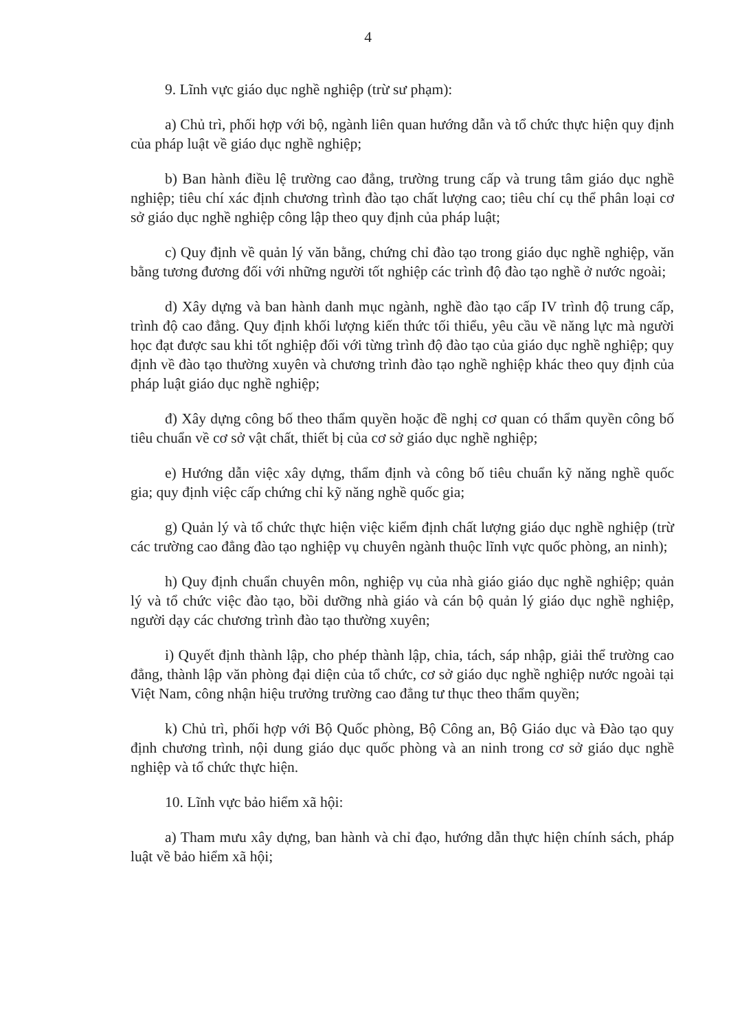4
9. Lĩnh vực giáo dục nghề nghiệp (trừ sư phạm):
a) Chủ trì, phối hợp với bộ, ngành liên quan hướng dẫn và tổ chức thực hiện quy định của pháp luật về giáo dục nghề nghiệp;
b) Ban hành điều lệ trường cao đẳng, trường trung cấp và trung tâm giáo dục nghề nghiệp; tiêu chí xác định chương trình đào tạo chất lượng cao; tiêu chí cụ thể phân loại cơ sở giáo dục nghề nghiệp công lập theo quy định của pháp luật;
c) Quy định về quản lý văn bằng, chứng chỉ đào tạo trong giáo dục nghề nghiệp, văn bằng tương đương đối với những người tốt nghiệp các trình độ đào tạo nghề ở nước ngoài;
d) Xây dựng và ban hành danh mục ngành, nghề đào tạo cấp IV trình độ trung cấp, trình độ cao đẳng. Quy định khối lượng kiến thức tối thiểu, yêu cầu về năng lực mà người học đạt được sau khi tốt nghiệp đối với từng trình độ đào tạo của giáo dục nghề nghiệp; quy định về đào tạo thường xuyên và chương trình đào tạo nghề nghiệp khác theo quy định của pháp luật giáo dục nghề nghiệp;
đ) Xây dựng công bố theo thẩm quyền hoặc đề nghị cơ quan có thẩm quyền công bố tiêu chuẩn về cơ sở vật chất, thiết bị của cơ sở giáo dục nghề nghiệp;
e) Hướng dẫn việc xây dựng, thẩm định và công bố tiêu chuẩn kỹ năng nghề quốc gia; quy định việc cấp chứng chỉ kỹ năng nghề quốc gia;
g) Quản lý và tổ chức thực hiện việc kiểm định chất lượng giáo dục nghề nghiệp (trừ các trường cao đẳng đào tạo nghiệp vụ chuyên ngành thuộc lĩnh vực quốc phòng, an ninh);
h) Quy định chuẩn chuyên môn, nghiệp vụ của nhà giáo giáo dục nghề nghiệp; quản lý và tổ chức việc đào tạo, bồi dưỡng nhà giáo và cán bộ quản lý giáo dục nghề nghiệp, người dạy các chương trình đào tạo thường xuyên;
i) Quyết định thành lập, cho phép thành lập, chia, tách, sáp nhập, giải thể trường cao đẳng, thành lập văn phòng đại diện của tổ chức, cơ sở giáo dục nghề nghiệp nước ngoài tại Việt Nam, công nhận hiệu trưởng trường cao đẳng tư thục theo thẩm quyền;
k) Chủ trì, phối hợp với Bộ Quốc phòng, Bộ Công an, Bộ Giáo dục và Đào tạo quy định chương trình, nội dung giáo dục quốc phòng và an ninh trong cơ sở giáo dục nghề nghiệp và tổ chức thực hiện.
10. Lĩnh vực bảo hiểm xã hội:
a) Tham mưu xây dựng, ban hành và chỉ đạo, hướng dẫn thực hiện chính sách, pháp luật về bảo hiểm xã hội;